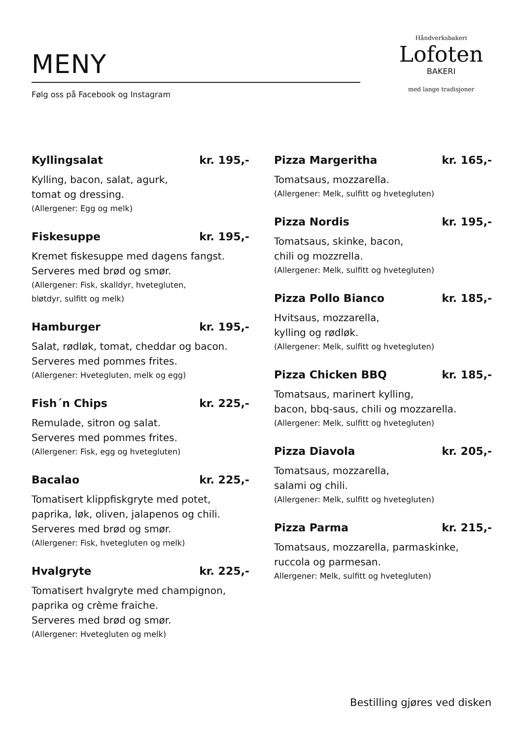MENY
Følg oss på Facebook og Instagram
Håndverksbakeri
Lofoten
BAKERI
med lange tradisjoner
Kyllingsalat kr. 195,-
Kylling, bacon, salat, agurk,
tomat og dressing.
(Allergener: Egg og melk)
Fiskesuppe kr. 195,-
Kremet fiskesuppe med dagens fangst.
Serveres med brød og smør.
(Allergener: Fisk, skalldyr, hvetegluten,
bløtdyr, sulfitt og melk)
Hamburger kr. 195,-
Salat, rødløk, tomat, cheddar og bacon.
Serveres med pommes frites.
(Allergener: Hvetegluten, melk og egg)
Fish´n Chips kr. 225,-
Remulade, sitron og salat.
Serveres med pommes frites.
(Allergener: Fisk, egg og hvetegluten)
Bacalao kr. 225,-
Tomatisert klippfiskgryte med potet,
paprika, løk, oliven, jalapenos og chili.
Serveres med brød og smør.
(Allergener: Fisk, hvetegluten og melk)
Hvalgryte kr. 225,-
Tomatisert hvalgryte med champignon,
paprika og crème fraiche.
Serveres med brød og smør.
(Allergener: Hvetegluten og melk)
Pizza Margeritha kr. 165,-
Tomatsaus, mozzarella.
(Allergener: Melk, sulfitt og hvetegluten)
Pizza Nordis kr. 195,-
Tomatsaus, skinke, bacon,
chili og mozzrella.
(Allergener: Melk, sulfitt og hvetegluten)
Pizza Pollo Bianco kr. 185,-
Hvitsaus, mozzarella,
kylling og rødløk.
(Allergener: Melk, sulfitt og hvetegluten)
Pizza Chicken BBQ kr. 185,-
Tomatsaus, marinert kylling,
bacon, bbq-saus, chili og mozzarella.
(Allergener: Melk, sulfitt og hvetegluten)
Pizza Diavola kr. 205,-
Tomatsaus, mozzarella,
salami og chili.
(Allergener: Melk, sulfitt og hvetegluten)
Pizza Parma kr. 215,-
Tomatsaus, mozzarella, parmaskinke,
ruccola og parmesan.
Allergener: Melk, sulfitt og hvetegluten)
Bestilling gjøres ved disken